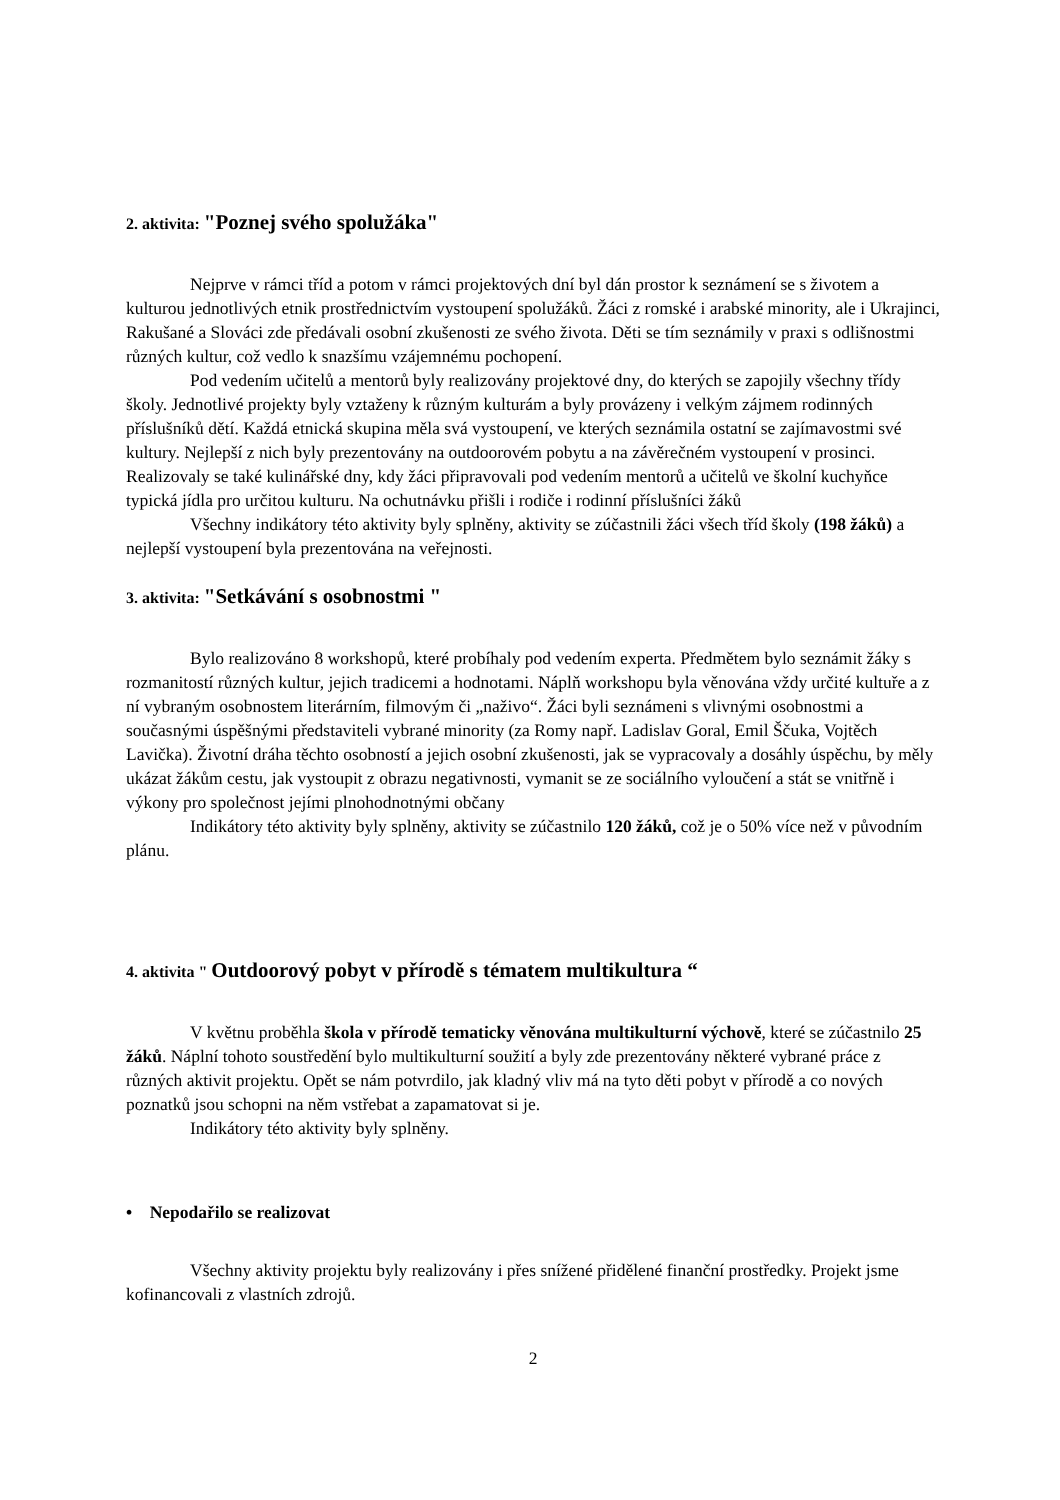2. aktivita: "Poznej svého spolužáka"
Nejprve v rámci tříd a potom v rámci projektových dní byl dán prostor k seznámení se s životem a kulturou jednotlivých etnik prostřednictvím vystoupení spolužáků. Žáci z romské i arabské minority, ale i Ukrajinci, Rakušané a Slováci zde předávali osobní zkušenosti ze svého života. Děti se tím seznámily v praxi s odlišnostmi různých kultur, což vedlo k snazšímu vzájemnému pochopení.
Pod vedením učitelů a mentorů byly realizovány projektové dny, do kterých se zapojily všechny třídy školy. Jednotlivé projekty byly vztaženy k různým kulturám a byly provázeny i velkým zájmem rodinných příslušníků dětí. Každá etnická skupina měla svá vystoupení, ve kterých seznámila ostatní se zajímavostmi své kultury. Nejlepší z nich byly prezentovány na outdoorovém pobytu a na závěrečném vystoupení v prosinci. Realizovaly se také kulinářské dny, kdy žáci připravovali pod vedením mentorů a učitelů ve školní kuchyňce typická jídla pro určitou kulturu. Na ochutnávku přišli i rodiče i rodinní příslušníci žáků
Všechny indikátory této aktivity byly splněny, aktivity se zúčastnili žáci všech tříd školy (198 žáků) a nejlepší vystoupení byla prezentována na veřejnosti.
3. aktivita: "Setkávání s osobnostmi "
Bylo realizováno 8 workshopů, které probíhaly pod vedením experta. Předmětem bylo seznámit žáky s rozmanitostí různých kultur, jejich tradicemi a hodnotami. Náplň workshopu byla věnována vždy určité kultuře a z ní vybraným osobnostem literárním, filmovým či „naživo“. Žáci byli seznámeni s vlivnými osobnostmi a současnými úspěšnými představiteli vybrané minority (za Romy např. Ladislav Goral, Emil Ščuka, Vojtěch Lavička). Životní dráha těchto osobností a jejich osobní zkušenosti, jak se vypracovaly a dosáhly úspěchu, by měly ukázat žákům cestu, jak vystoupit z obrazu negativnosti, vymanit se ze sociálního vyloučení a stát se vnitřně i výkony pro společnost jejími plnohodnotnými občany
Indikátory této aktivity byly splněny, aktivity se zúčastnilo 120 žáků, což je o 50% více než v původním plánu.
4. aktivita " Outdoorový pobyt v přírodě s tématem multikultura “
V květnu proběhla škola v přírodě tematicky věnována multikulturní výchově, které se zúčastnilo 25 žáků. Náplní tohoto soustředění bylo multikulturní soužití a byly zde prezentovány některé vybrané práce z různých aktivit projektu. Opět se nám potvrdilo, jak kladný vliv má na tyto děti pobyt v přírodě a co nových poznatků jsou schopni na něm vstřebat a zapamatovat si je.
Indikátory této aktivity byly splněny.
• Nepodařilo se realizovat
Všechny aktivity projektu byly realizovány i přes snížené přidělené finanční prostředky. Projekt jsme kofinancovali z vlastních zdrojů.
2